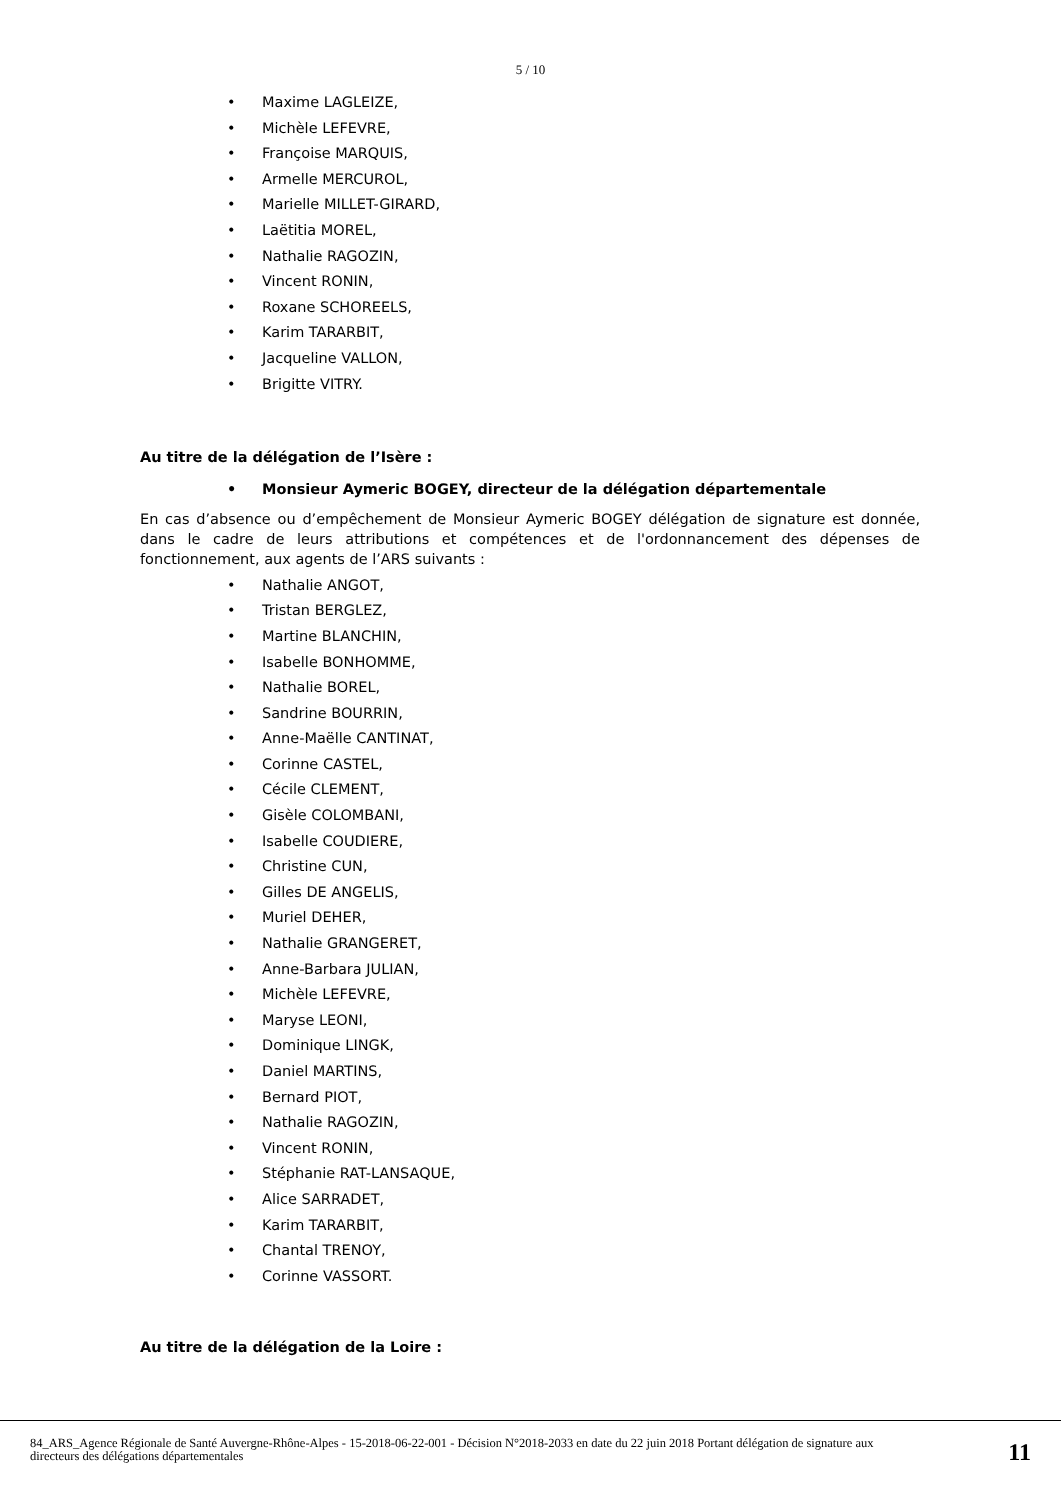5 / 10
• Maxime LAGLEIZE,
• Michèle LEFEVRE,
• Françoise MARQUIS,
• Armelle MERCUROL,
• Marielle MILLET-GIRARD,
• Laëtitia MOREL,
• Nathalie RAGOZIN,
• Vincent RONIN,
• Roxane SCHOREELS,
• Karim TARARBIT,
• Jacqueline VALLON,
• Brigitte VITRY.
Au titre de la délégation de l’Isère :
• Monsieur Aymeric BOGEY, directeur de la délégation départementale
En cas d’absence ou d’empêchement de Monsieur Aymeric BOGEY délégation de signature est donnée, dans le cadre de leurs attributions et compétences et de l'ordonnancement des dépenses de fonctionnement, aux agents de l’ARS suivants :
• Nathalie ANGOT,
• Tristan BERGLEZ,
• Martine BLANCHIN,
• Isabelle BONHOMME,
• Nathalie BOREL,
• Sandrine BOURRIN,
• Anne-Maëlle CANTINAT,
• Corinne CASTEL,
• Cécile CLEMENT,
• Gisèle COLOMBANI,
• Isabelle COUDIERE,
• Christine CUN,
• Gilles DE ANGELIS,
• Muriel DEHER,
• Nathalie GRANGERET,
• Anne-Barbara JULIAN,
• Michèle LEFEVRE,
• Maryse LEONI,
• Dominique LINGK,
• Daniel MARTINS,
• Bernard PIOT,
• Nathalie RAGOZIN,
• Vincent RONIN,
• Stéphanie RAT-LANSAQUE,
• Alice SARRADET,
• Karim TARARBIT,
• Chantal TRENOY,
• Corinne VASSORT.
Au titre de la délégation de la Loire :
84_ARS_Agence Régionale de Santé Auvergne-Rhône-Alpes - 15-2018-06-22-001 - Décision N°2018-2033 en date du 22 juin 2018 Portant délégation de signature aux directeurs des délégations départementales
11